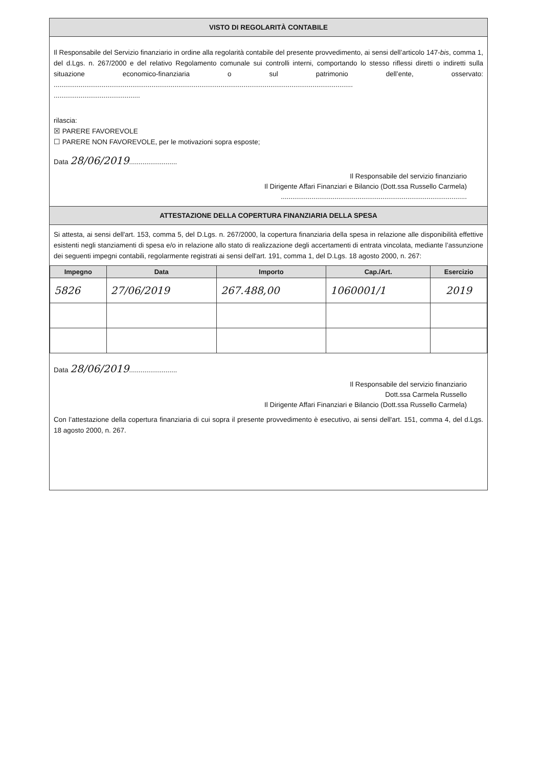VISTO DI REGOLARITÀ CONTABILE
Il Responsabile del Servizio finanziario in ordine alla regolarità contabile del presente provvedimento, ai sensi dell’articolo 147-bis, comma 1, del d.Lgs. n. 267/2000 e del relativo Regolamento comunale sui controlli interni, comportando lo stesso riflessi diretti o indiretti sulla situazione economico-finanziaria o sul patrimonio dell’ente, osservato: ............................................................................................................................................................
.............................................
rilascia:
☒ PARERE FAVOREVOLE
☐ PARERE NON FAVOREVOLE, per le motivazioni sopra esposte;
Data 28/06/2019.........................
Il Responsabile del servizio finanziario
Il Dirigente Affari Finanziari e Bilancio (Dott.ssa Russello Carmela)
.................................................................................................
ATTESTAZIONE DELLA COPERTURA FINANZIARIA DELLA SPESA
Si attesta, ai sensi dell'art. 153, comma 5, del D.Lgs. n. 267/2000, la copertura finanziaria della spesa in relazione alle disponibilità effettive esistenti negli stanziamenti di spesa e/o in relazione allo stato di realizzazione degli accertamenti di entrata vincolata, mediante l’assunzione dei seguenti impegni contabili, regolarmente registrati ai sensi dell'art. 191, comma 1, del D.Lgs. 18 agosto 2000, n. 267:
| Impegno | Data | Importo | Cap./Art. | Esercizio |
| --- | --- | --- | --- | --- |
| 5826 | 27/06/2019 | 267.488,00 | 1060001/1 | 2019 |
Data 28/06/2019.........................
Il Responsabile del servizio finanziario
Dott.ssa Carmela Russello
Il Dirigente Affari Finanziari e Bilancio (Dott.ssa Russello Carmela)
Con l’attestazione della copertura finanziaria di cui sopra il presente provvedimento è esecutivo, ai sensi dell'art. 151, comma 4, del d.Lgs. 18 agosto 2000, n. 267.